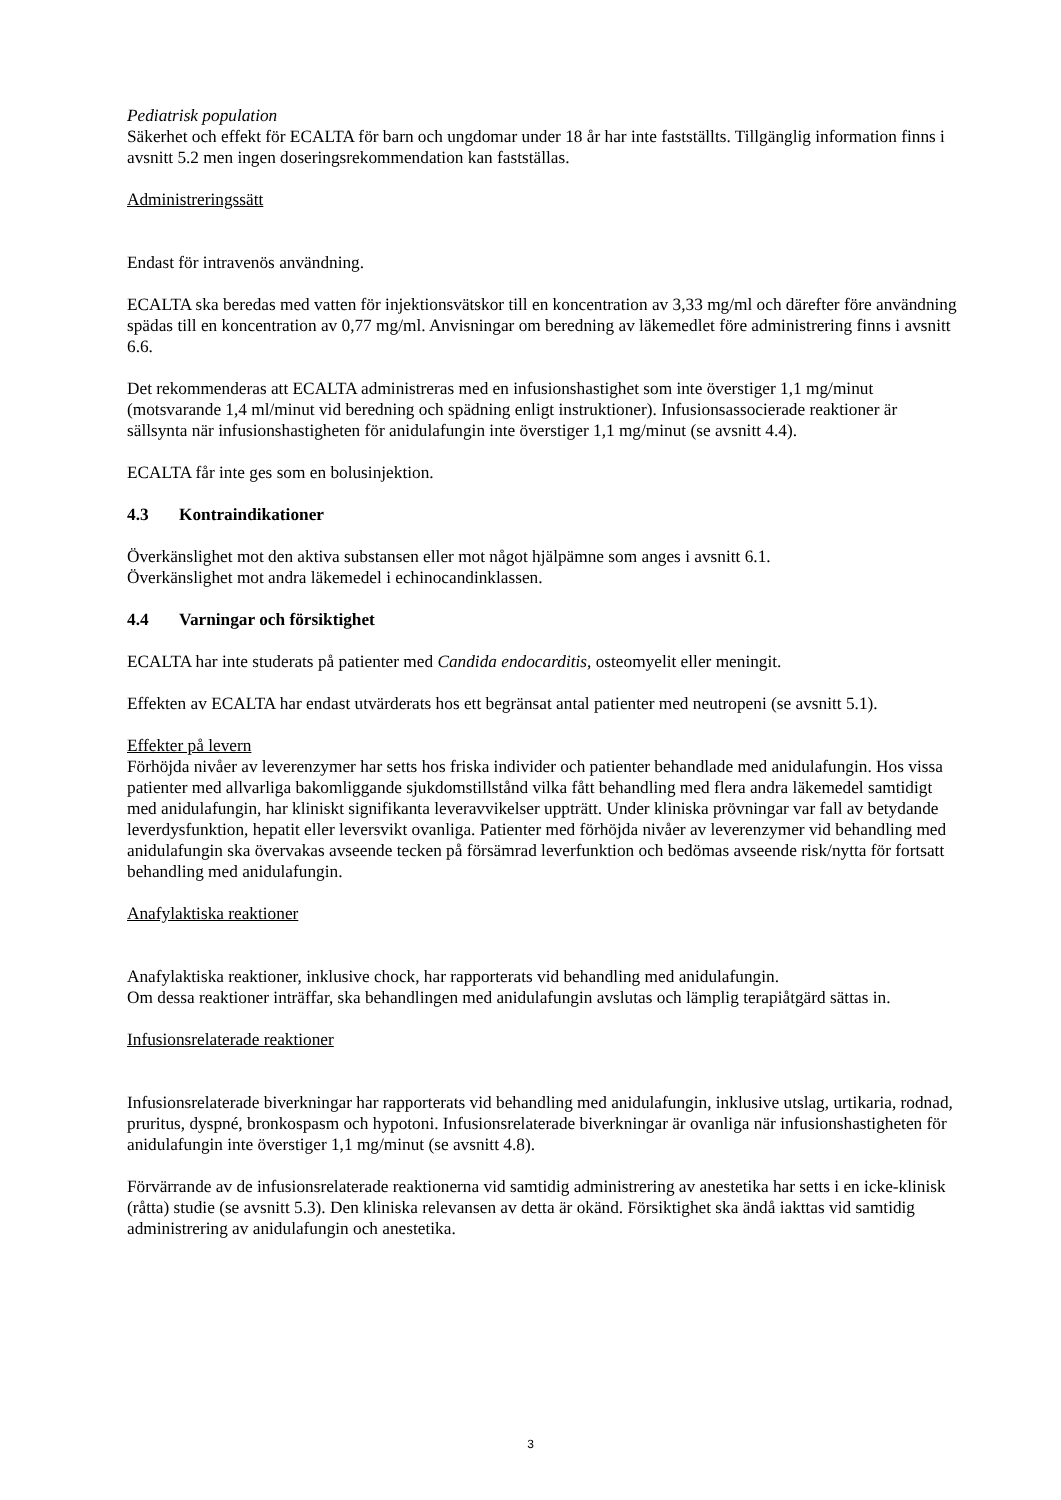Pediatrisk population
Säkerhet och effekt för ECALTA för barn och ungdomar under 18 år har inte fastställts. Tillgänglig information finns i avsnitt 5.2 men ingen doseringsrekommendation kan fastställas.
Administreringssätt
Endast för intravenös användning.
ECALTA ska beredas med vatten för injektionsvätskor till en koncentration av 3,33 mg/ml och därefter före användning spädas till en koncentration av 0,77 mg/ml. Anvisningar om beredning av läkemedlet före administrering finns i avsnitt 6.6.
Det rekommenderas att ECALTA administreras med en infusionshastighet som inte överstiger 1,1 mg/minut (motsvarande 1,4 ml/minut vid beredning och spädning enligt instruktioner). Infusionsassocierade reaktioner är sällsynta när infusionshastigheten för anidulafungin inte överstiger 1,1 mg/minut (se avsnitt 4.4).
ECALTA får inte ges som en bolusinjektion.
4.3 Kontraindikationer
Överkänslighet mot den aktiva substansen eller mot något hjälpämne som anges i avsnitt 6.1.
Överkänslighet mot andra läkemedel i echinocandinklassen.
4.4 Varningar och försiktighet
ECALTA har inte studerats på patienter med Candida endocarditis, osteomyelit eller meningit.
Effekten av ECALTA har endast utvärderats hos ett begränsat antal patienter med neutropeni (se avsnitt 5.1).
Effekter på levern
Förhöjda nivåer av leverenzymer har setts hos friska individer och patienter behandlade med anidulafungin. Hos vissa patienter med allvarliga bakomliggande sjukdomstillstånd vilka fått behandling med flera andra läkemedel samtidigt med anidulafungin, har kliniskt signifikanta leveravvikelser uppträtt. Under kliniska prövningar var fall av betydande leverdysfunktion, hepatit eller leversvikt ovanliga. Patienter med förhöjda nivåer av leverenzymer vid behandling med anidulafungin ska övervakas avseende tecken på försämrad leverfunktion och bedömas avseende risk/nytta för fortsatt behandling med anidulafungin.
Anafylaktiska reaktioner
Anafylaktiska reaktioner, inklusive chock, har rapporterats vid behandling med anidulafungin.
Om dessa reaktioner inträffar, ska behandlingen med anidulafungin avslutas och lämplig terapiåtgärd sättas in.
Infusionsrelaterade reaktioner
Infusionsrelaterade biverkningar har rapporterats vid behandling med anidulafungin, inklusive utslag, urtikaria, rodnad, pruritus, dyspné, bronkospasm och hypotoni. Infusionsrelaterade biverkningar är ovanliga när infusionshastigheten för anidulafungin inte överstiger 1,1 mg/minut (se avsnitt 4.8).
Förvärrande av de infusionsrelaterade reaktionerna vid samtidig administrering av anestetika har setts i en icke-klinisk (råtta) studie (se avsnitt 5.3). Den kliniska relevansen av detta är okänd. Försiktighet ska ändå iakttas vid samtidig administrering av anidulafungin och anestetika.
3